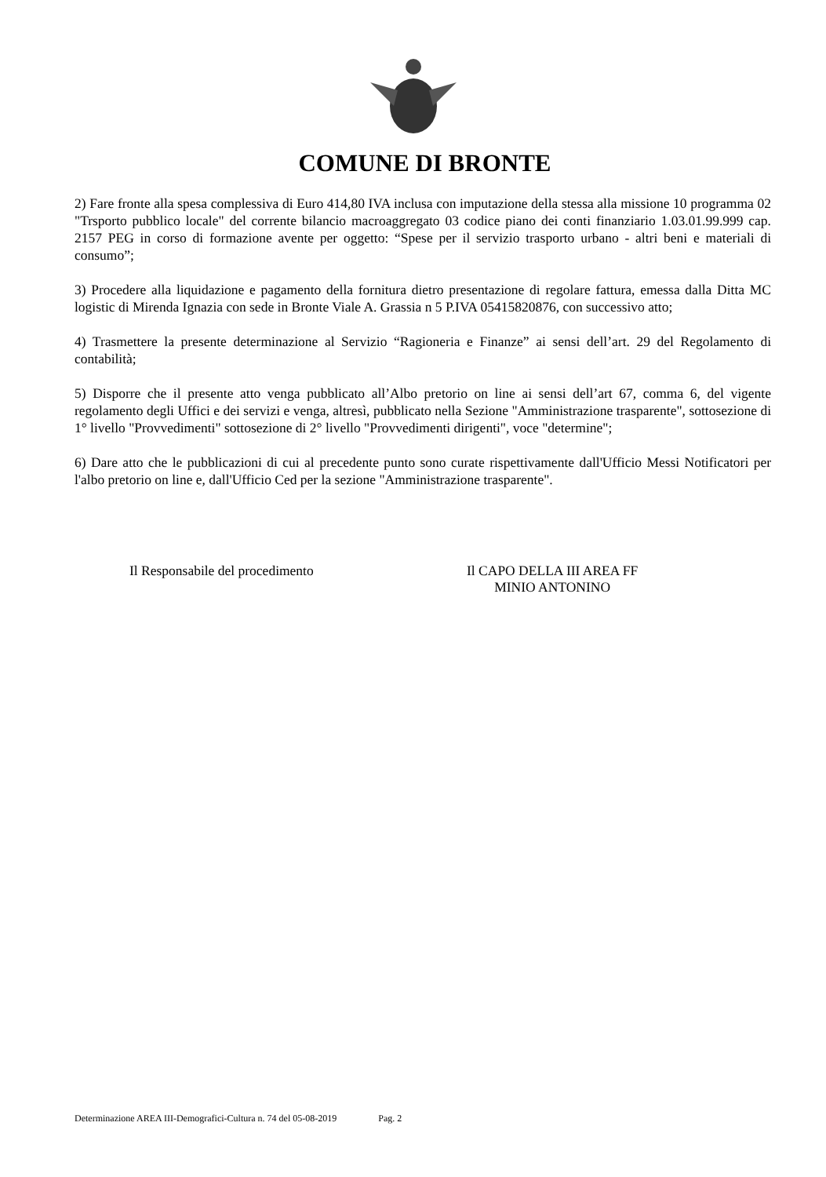COMUNE DI BRONTE
2) Fare fronte alla spesa complessiva di Euro 414,80 IVA inclusa con imputazione della stessa alla missione 10 programma 02 "Trsporto pubblico locale" del corrente bilancio macroaggregato 03 codice piano dei conti finanziario 1.03.01.99.999 cap. 2157 PEG in corso di formazione avente per oggetto: “Spese per il servizio trasporto urbano - altri beni e materiali di consumo”;
3) Procedere alla liquidazione e pagamento della fornitura dietro presentazione di regolare fattura, emessa dalla Ditta MC logistic di Mirenda Ignazia con sede in Bronte Viale A. Grassia n 5 P.IVA 05415820876, con successivo atto;
4) Trasmettere la presente determinazione al Servizio “Ragioneria e Finanze” ai sensi dell’art. 29 del Regolamento di contabilità;
5) Disporre che il presente atto venga pubblicato all’Albo pretorio on line ai sensi dell’art 67, comma 6, del vigente regolamento degli Uffici e dei servizi e venga, altresì, pubblicato nella Sezione "Amministrazione trasparente", sottosezione di 1° livello "Provvedimenti" sottosezione di 2° livello "Provvedimenti dirigenti", voce "determine";
6) Dare atto che le pubblicazioni di cui al precedente punto sono curate rispettivamente dall'Ufficio Messi Notificatori per l'albo pretorio on line e, dall'Ufficio Ced per la sezione "Amministrazione trasparente".
Il Responsabile del procedimento Il CAPO DELLA III AREA FF
MINIO ANTONINO
Determinazione AREA III-Demografici-Cultura n. 74 del 05-08-2019 Pag. 2